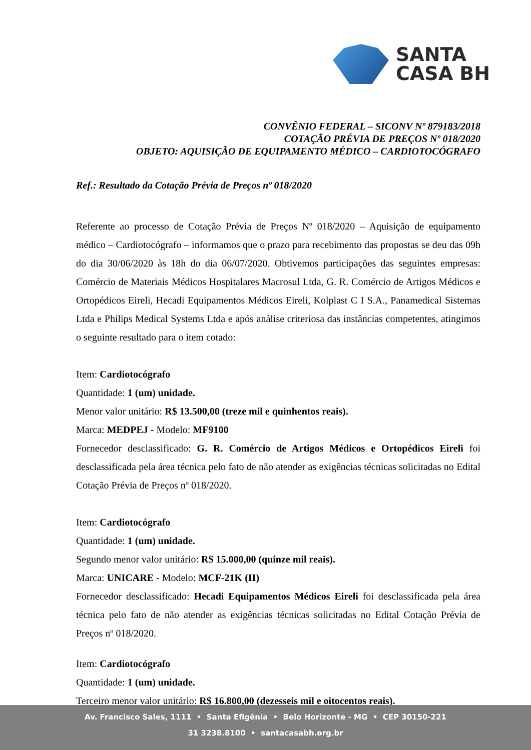SANTA
CASA BH
CONVÊNIO FEDERAL – SICONV Nº 879183/2018
COTAÇÃO PRÉVIA DE PREÇOS Nº 018/2020
OBJETO: AQUISIÇÃO DE EQUIPAMENTO MÉDICO – CARDIOTOCÓGRAFO
Ref.: Resultado da Cotação Prévia de Preços nº 018/2020
Referente ao processo de Cotação Prévia de Preços Nº 018/2020 – Aquisição de equipamento médico – Cardiotocógrafo – informamos que o prazo para recebimento das propostas se deu das 09h do dia 30/06/2020 às 18h do dia 06/07/2020. Obtivemos participações das seguintes empresas: Comércio de Materiais Médicos Hospitalares Macrosul Ltda, G. R. Comércio de Artigos Médicos e Ortopédicos Eireli, Hecadi Equipamentos Médicos Eireli, Kolplast C I S.A., Panamedical Sistemas Ltda e Philips Medical Systems Ltda e após análise criteriosa das instâncias competentes, atingimos o seguinte resultado para o item cotado:
Item: Cardiotocógrafo
Quantidade: 1 (um) unidade.
Menor valor unitário: R$ 13.500,00 (treze mil e quinhentos reais).
Marca: MEDPEJ - Modelo: MF9100
Fornecedor desclassificado: G. R. Comércio de Artigos Médicos e Ortopédicos Eireli foi desclassificada pela área técnica pelo fato de não atender as exigências técnicas solicitadas no Edital Cotação Prévia de Preços nº 018/2020.
Item: Cardiotocógrafo
Quantidade: 1 (um) unidade.
Segundo menor valor unitário: R$ 15.000,00 (quinze mil reais).
Marca: UNICARE - Modelo: MCF-21K (II)
Fornecedor desclassificado: Hecadi Equipamentos Médicos Eireli foi desclassificada pela área técnica pelo fato de não atender as exigências técnicas solicitadas no Edital Cotação Prévia de Preços nº 018/2020.
Item: Cardiotocógrafo
Quantidade: 1 (um) unidade.
Terceiro menor valor unitário: R$ 16.800,00 (dezesseis mil e oitocentos reais).
Av. Francisco Sales, 1111 • Santa Efigênia • Belo Horizonte - MG • CEP 30150-221
31 3238.8100 • santacasabh.org.br